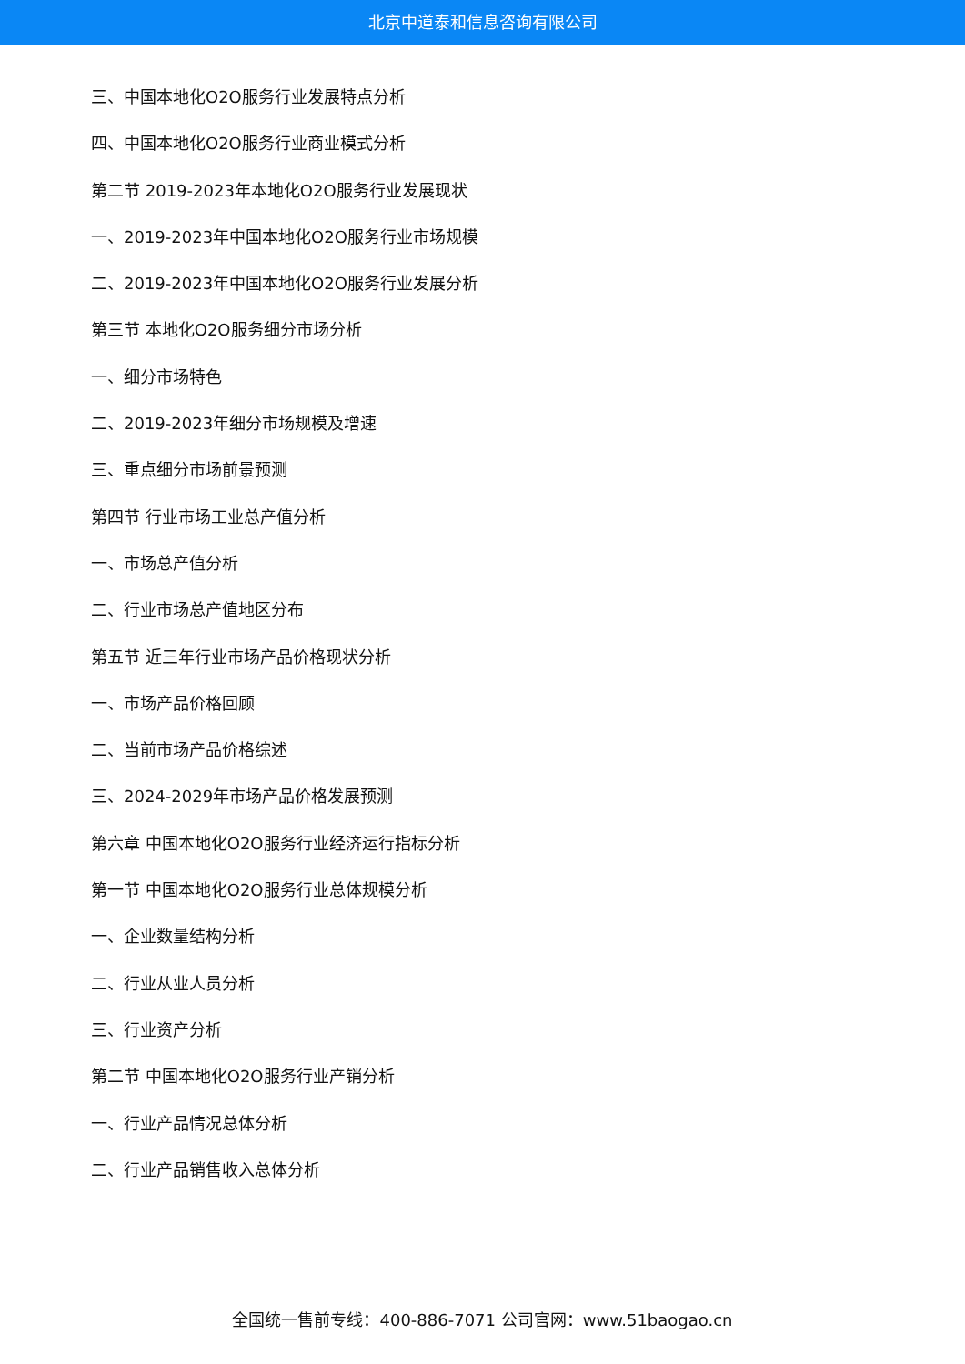北京中道泰和信息咨询有限公司
三、中国本地化O2O服务行业发展特点分析
四、中国本地化O2O服务行业商业模式分析
第二节 2019-2023年本地化O2O服务行业发展现状
一、2019-2023年中国本地化O2O服务行业市场规模
二、2019-2023年中国本地化O2O服务行业发展分析
第三节 本地化O2O服务细分市场分析
一、细分市场特色
二、2019-2023年细分市场规模及增速
三、重点细分市场前景预测
第四节 行业市场工业总产值分析
一、市场总产值分析
二、行业市场总产值地区分布
第五节 近三年行业市场产品价格现状分析
一、市场产品价格回顾
二、当前市场产品价格综述
三、2024-2029年市场产品价格发展预测
第六章 中国本地化O2O服务行业经济运行指标分析
第一节 中国本地化O2O服务行业总体规模分析
一、企业数量结构分析
二、行业从业人员分析
三、行业资产分析
第二节 中国本地化O2O服务行业产销分析
一、行业产品情况总体分析
二、行业产品销售收入总体分析
全国统一售前专线：400-886-7071 公司官网：www.51baogao.cn